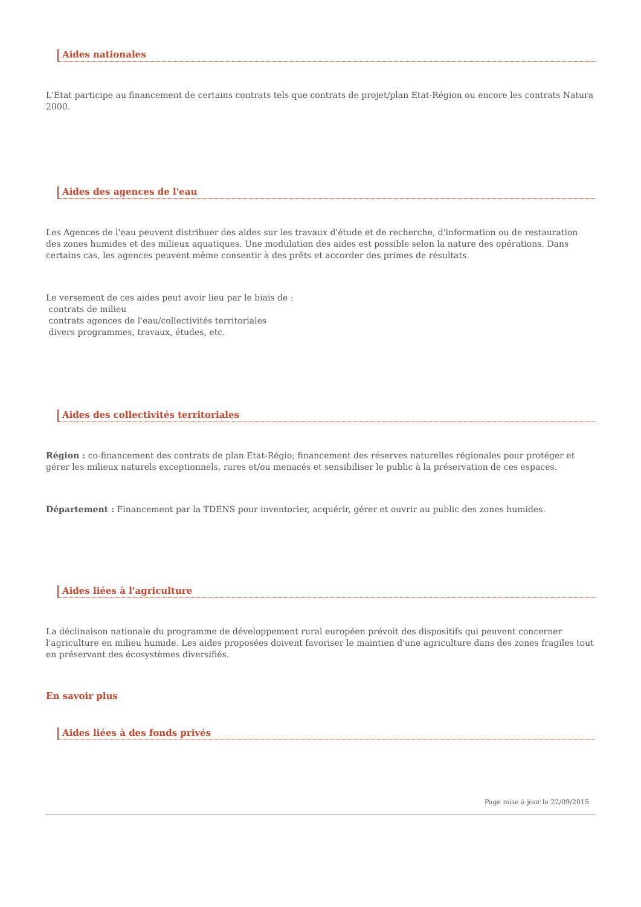Aides nationales
L'Etat participe au financement de certains contrats tels que contrats de projet/plan Etat-Région ou encore les contrats Natura 2000.
Aides des agences de l'eau
Les Agences de l'eau peuvent distribuer des aides sur les travaux d'étude et de recherche, d'information ou de restauration des zones humides et des milieux aquatiques. Une modulation des aides est possible selon la nature des opérations. Dans certains cas, les agences peuvent même consentir à des prêts et accorder des primes de résultats.
Le versement de ces aides peut avoir lieu par le biais de :
contrats de milieu
contrats agences de l'eau/collectivités territoriales
divers programmes, travaux, études, etc.
Aides des collectivités territoriales
Région : co-financement des contrats de plan Etat-Régio; financement des réserves naturelles régionales pour protéger et gérer les milieux naturels exceptionnels, rares et/ou menacés et sensibiliser le public à la préservation de ces espaces.
Département : Financement par la TDENS pour inventorier, acquérir, gérer et ouvrir au public des zones humides.
Aides liées à l'agriculture
La déclinaison nationale du programme de développement rural européen prévoit des dispositifs qui peuvent concerner l'agriculture en milieu humide. Les aides proposées doivent favoriser le maintien d'une agriculture dans des zones fragiles tout en préservant des écosystèmes diversifiés.
En savoir plus
Aides liées à des fonds privés
Page mise à jour le 22/09/2015